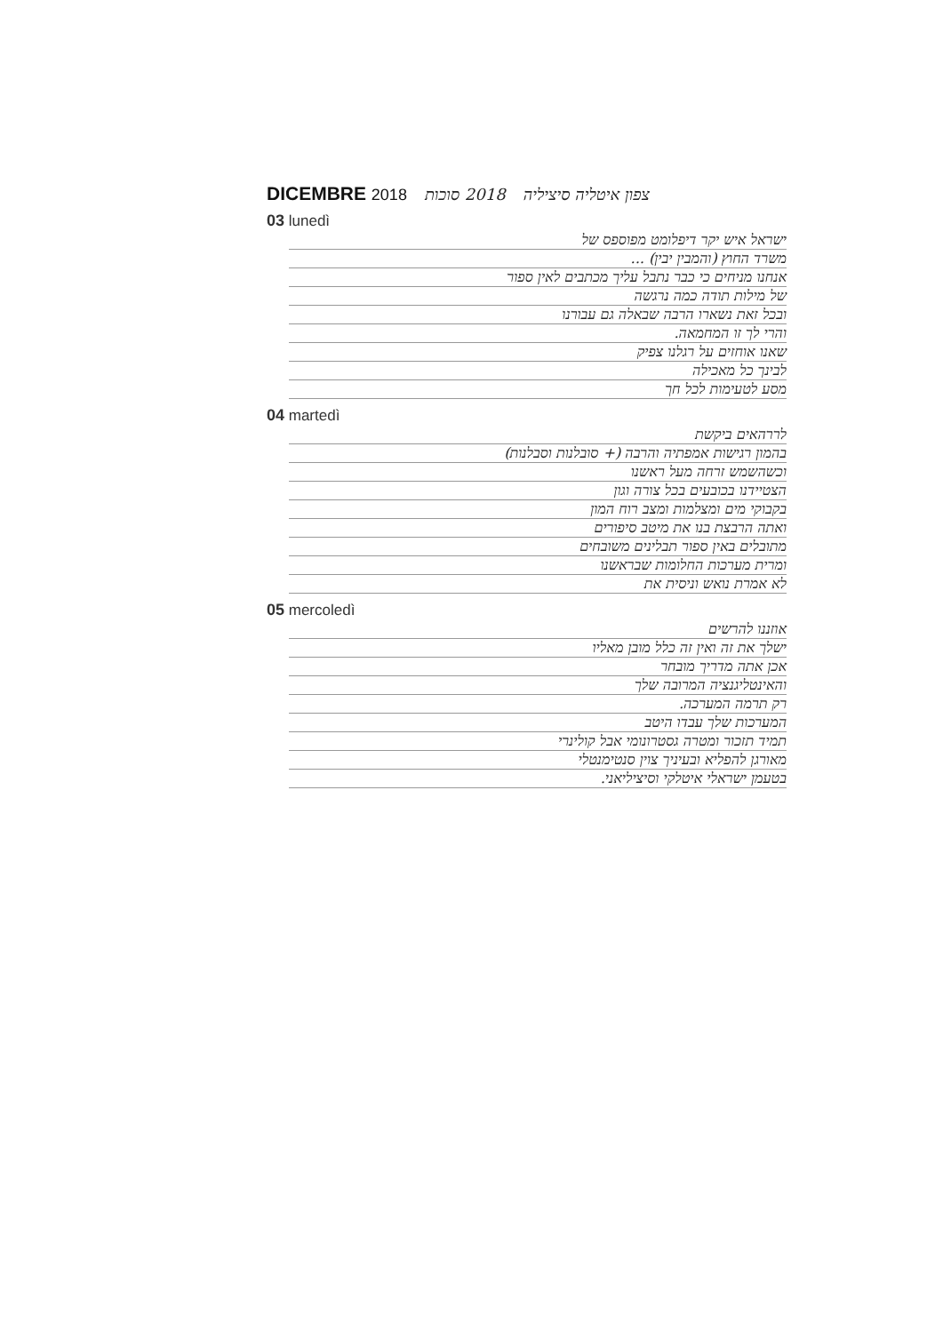DICEMBRE 2018
2018 סוכות
צפון איטליה סיציליה
03 lunedì
ישראל איש יקר דיפלומט מפוספס של
משרד החוץ (והמבין יבין) ...
אנחנו מניחים כי כבר נתבל עליך מכתבים לאין ספור
של מילות תודה כמה נרגשה
ובכל זאת נשארו הרבה שבאלה גם עבורנו
והרי לך זו המחמאה.
שאנו אוחזים על רגלנו צפיק
לבינך כל מאכילה
מסע לטעימות לכל חך
04 martedì
לררהאים ביקשת
בהמון רגישות אמפתיה והרבה (+ סובלנות וסבלנות)
וכשהשמש זרחה מעל ראשנו
הצטיידנו בכובעים בכל צורה וגון
בקבוקי מים ומצלמות ומצב רוח המון
ואתה הרבצת בנו את מיטב סיפורים
מתובלים באין ספור תבלינים משובחים
ומרית מערכות החלומות שבראשנו
לא אמרת נואש וניסית את
05 mercoledì
אוזננו להרשים
ישלך את זה ואין זה כלל מובן מאליו
אכן אתה מדריך מובחר
והאינטליגנציה המרובה שלך
רק תרמה המערכה.
המערכות שלך עבדו היטב
תמיד תזכור ומטרה גסטרונומי אבל קולינרי
מאורגן להפליא ובעיניך צוין סנטימנטלי
בטעמן ישראלי איטלקי וסיציליאני.